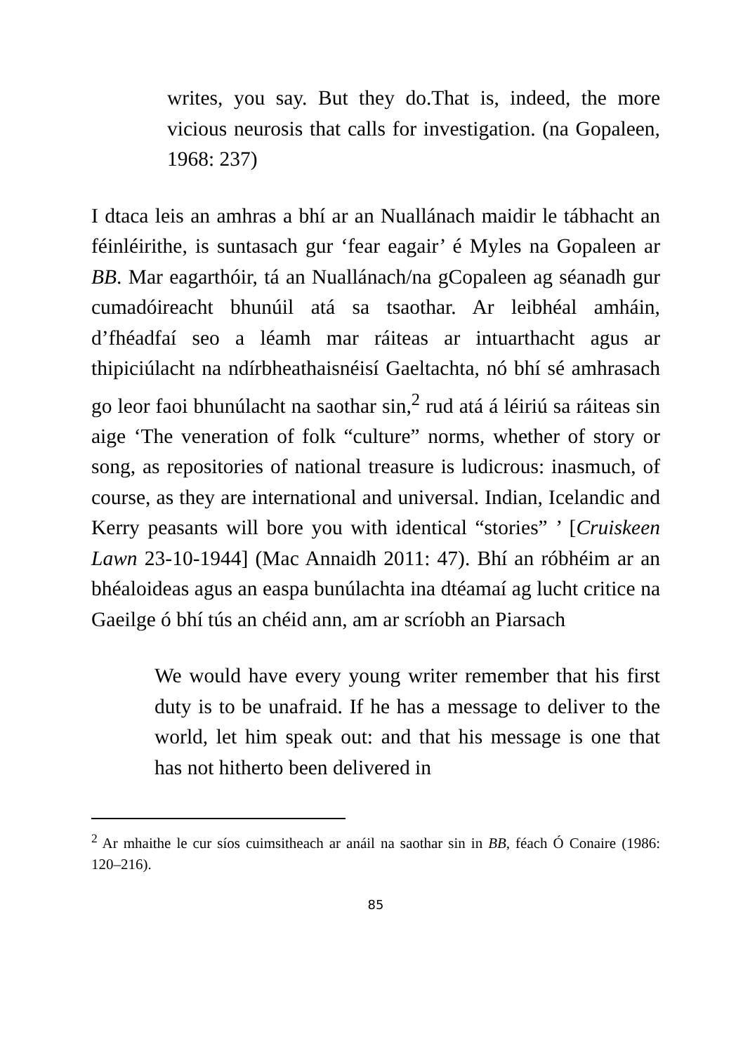writes, you say. But they do.That is, indeed, the more vicious neurosis that calls for investigation. (na Gopaleen, 1968: 237)
I dtaca leis an amhras a bhí ar an Nuallánach maidir le tábhacht an féinléirithe, is suntasach gur ‘fear eagair’ é Myles na Gopaleen ar BB. Mar eagarthóir, tá an Nuallánach/na gCopaleen ag séanadh gur cumadóireacht bhunúil atá sa tsaothar. Ar leibhéal amháin, d’fhéadfaí seo a léamh mar ráiteas ar intuarthacht agus ar thipiciúlacht na ndírbheathaisnéisí Gaeltachta, nó bhí sé amhrasach go leor faoi bhunúlacht na saothar sin,<sup>2</sup> rud atá á léiriú sa ráiteas sin aige ‘The veneration of folk “culture” norms, whether of story or song, as repositories of national treasure is ludicrous: inasmuch, of course, as they are international and universal. Indian, Icelandic and Kerry peasants will bore you with identical “stories” ’ [Cruiskeen Lawn 23-10-1944] (Mac Annaidh 2011: 47). Bhí an róbhéim ar an bhéaloideas agus an easpa bunúlachta ina dtéamaí ag lucht critice na Gaeilge ó bhí tús an chéid ann, am ar scríobh an Piarsach
We would have every young writer remember that his first duty is to be unafraid. If he has a message to deliver to the world, let him speak out: and that his message is one that has not hitherto been delivered in
<sup>2</sup> Ar mhaithe le cur síos cuimsitheach ar anáil na saothar sin in BB, féach Ó Conaire (1986: 120–216).
85